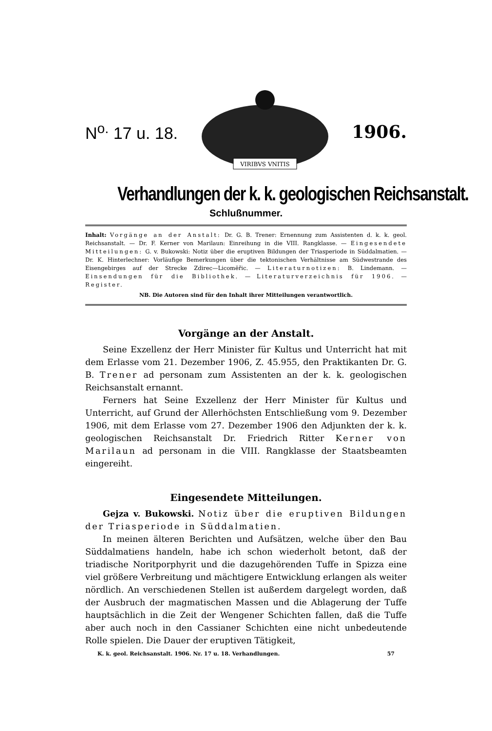N<sup>o.</sup> 17 u. 18.
VIRIBVS VNITIS
1906.
Verhandlungen der k. k. geologischen Reichsanstalt.
Schlußnummer.
Inhalt: Vorgänge an der Anstalt: Dr. G. B. Trener: Ernennung zum Assistenten d. k. k. geol. Reichsanstalt. — Dr. F. Kerner von Marilaun: Einreihung in die VIII. Rangklasse. — Eingesendete Mitteilungen: G. v. Bukowski: Notiz über die eruptiven Bildungen der Triasperiode in Süddalmatien. — Dr. K. Hinterlechner: Vorläufige Bemerkungen über die tektonischen Verhältnisse am Südwestrande des Eisengebirges auf der Strecke Zdirec—Licomĕřic. — Literaturnotizen: B. Lindemann. — Einsendungen für die Bibliothek. — Literaturverzeichnis für 1906. — Register.
NB. Die Autoren sind für den Inhalt ihrer Mitteilungen verantwortlich.
Vorgänge an der Anstalt.
Seine Exzellenz der Herr Minister für Kultus und Unterricht hat mit dem Erlasse vom 21. Dezember 1906, Z. 45.955, den Praktikanten Dr. G. B. Trener ad personam zum Assistenten an der k. k. geologischen Reichsanstalt ernannt.
Ferners hat Seine Exzellenz der Herr Minister für Kultus und Unterricht, auf Grund der Allerhöchsten Entschließung vom 9. Dezember 1906, mit dem Erlasse vom 27. Dezember 1906 den Adjunkten der k. k. geologischen Reichsanstalt Dr. Friedrich Ritter Kerner von Marilaun ad personam in die VIII. Rangklasse der Staatsbeamten eingereiht.
Eingesendete Mitteilungen.
Gejza v. Bukowski. Notiz über die eruptiven Bildungen der Triasperiode in Süddalmatien.
In meinen älteren Berichten und Aufsätzen, welche über den Bau Süddalmatiens handeln, habe ich schon wiederholt betont, daß der triadische Noritporphyrit und die dazugehörenden Tuffe in Spizza eine viel größere Verbreitung und mächtigere Entwicklung erlangen als weiter nördlich. An verschiedenen Stellen ist außerdem dargelegt worden, daß der Ausbruch der magmatischen Massen und die Ablagerung der Tuffe hauptsächlich in die Zeit der Wengener Schichten fallen, daß die Tuffe aber auch noch in den Cassianer Schichten eine nicht unbedeutende Rolle spielen. Die Dauer der eruptiven Tätigkeit,
K. k. geol. Reichsanstalt. 1906. Nr. 17 u. 18. Verhandlungen. 57